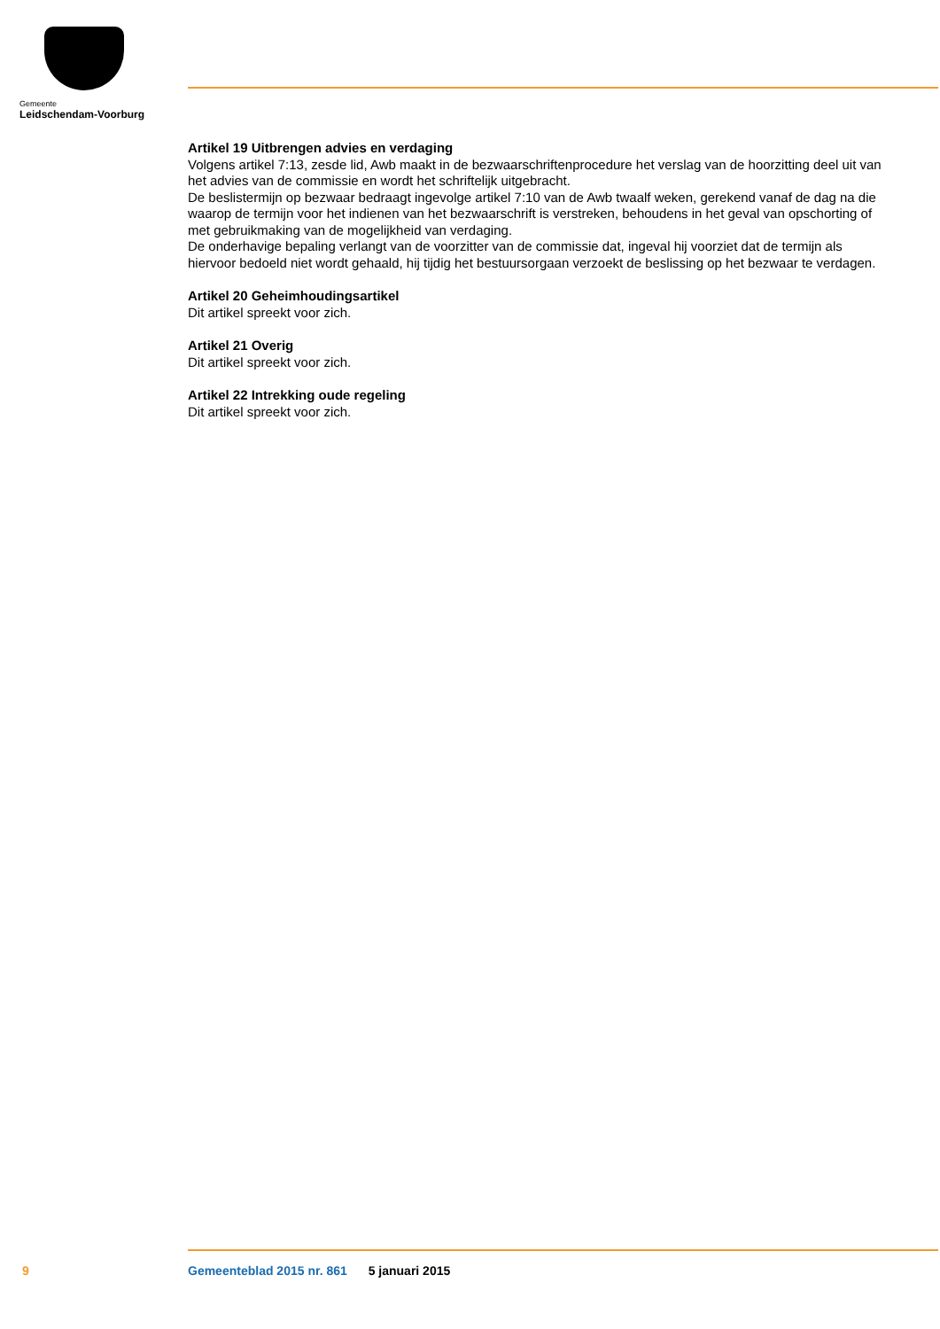Gemeente
Leidschendam-Voorburg
Artikel 19 Uitbrengen advies en verdaging
Volgens artikel 7:13, zesde lid, Awb maakt in de bezwaarschriftenprocedure het verslag van de hoorzitting deel uit van het advies van de commissie en wordt het schriftelijk uitgebracht.
De beslistermijn op bezwaar bedraagt ingevolge artikel 7:10 van de Awb twaalf weken, gerekend vanaf de dag na die waarop de termijn voor het indienen van het bezwaarschrift is verstreken, behoudens in het geval van opschorting of met gebruikmaking van de mogelijkheid van verdaging.
De onderhavige bepaling verlangt van de voorzitter van de commissie dat, ingeval hij voorziet dat de termijn als hiervoor bedoeld niet wordt gehaald, hij tijdig het bestuursorgaan verzoekt de beslissing op het bezwaar te verdagen.
Artikel 20 Geheimhoudingsartikel
Dit artikel spreekt voor zich.
Artikel 21 Overig
Dit artikel spreekt voor zich.
Artikel 22 Intrekking oude regeling
Dit artikel spreekt voor zich.
9
Gemeenteblad 2015 nr. 861 5 januari 2015